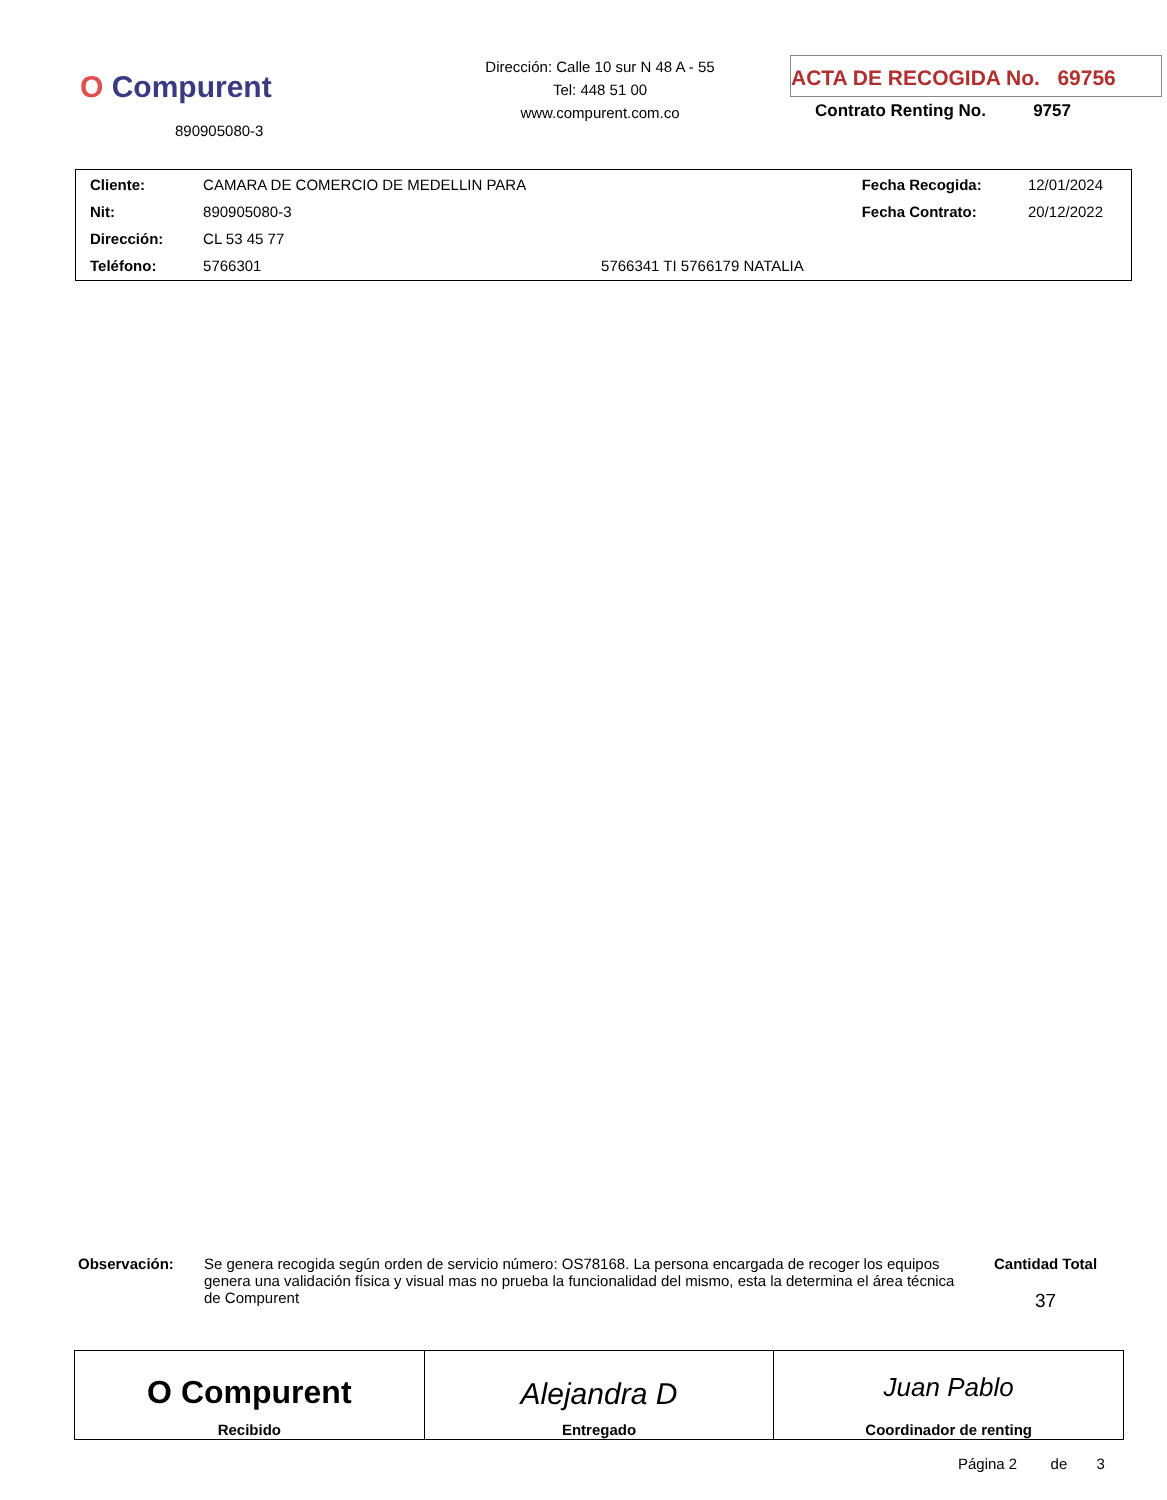O Compurent
890905080-3
Dirección: Calle 10 sur N 48 A - 55
Tel: 448 51 00
www.compurent.com.co
ACTA DE RECOGIDA No. 69756
Contrato Renting No. 9757
| Cliente: | CAMARA DE COMERCIO DE MEDELLIN PARA | | Fecha Recogida: | 12/01/2024 |
| Nit: | 890905080-3 | | Fecha Contrato: | 20/12/2022 |
| Dirección: | CL 53 45 77 | | | |
| Teléfono: | 5766301 | 5766341 TI 5766179 NATALIA | | |
Observación: Se genera recogida según orden de servicio número: OS78168. La persona encargada de recoger los equipos genera una validación física y visual mas no prueba la funcionalidad del mismo, esta la determina el área técnica de Compurent
Cantidad Total
37
| O Compurent Recibido | Alejandra D Entregado | Juan Pablo Coordinador de renting |
Página 2 de 3